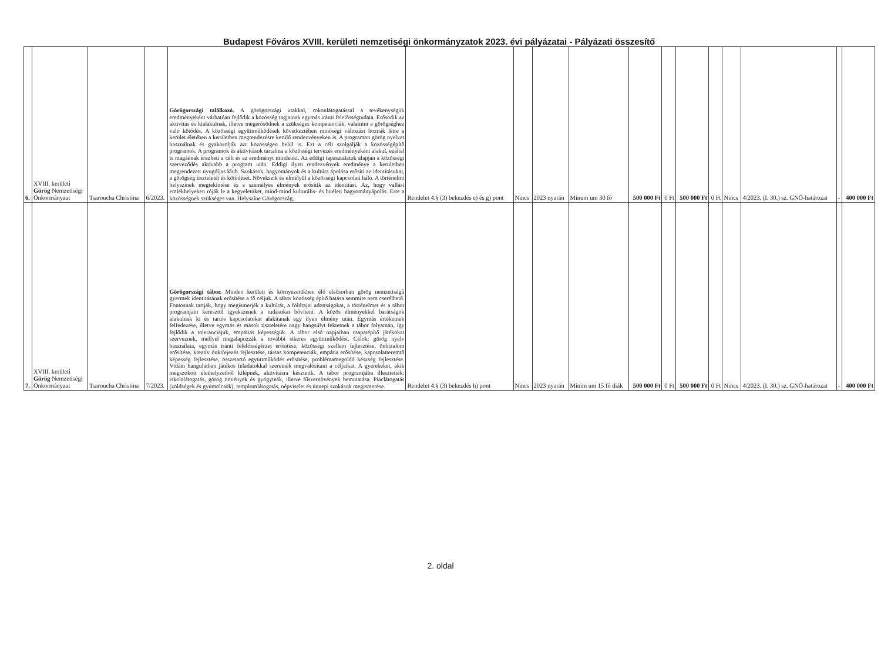Budapest Főváros XVIII. kerületi nemzetiségi önkormányzatok 2023. évi pályázatai - Pályázati összesítő
| 6. | XVIII. kerületi Görög Nemzetiségi Önkormányzat | Tsaroucha Christina | 6/2023. | Görögországi találkozó. A görögországi utakkal, rokonlátogatással a tevékenységük eredményeként várhatóan fejlődik a közösség tagjainak egymás iránti felelősségtudata. Erősödik az aktivitás és kialakulnak, illetve megerősödnek a szükséges kompetenciák, valamint a görögséghez való kötődés. A közösségi együttműködések következtében minőségi változást hoznak létre a kerület életében a kerületben megrendezésre kerülő rendezvényeken is. A programon görög nyelvet használnak és gyakorolják azt közösségen belül is. Ezt a célt szolgálják a közösségépítő programok. A programok és aktivitások tartalma a közösségi tervezés eredményeként alakul, ezáltal is magáénak érezheti a célt és az eredményt mindenki. Az eddigi tapasztalatok alapján a közösségi szerveződés aktívabb a program után. Eddigi ilyen rendezvények eredménye a kerületben megrendezett nyugdíjas klub. Szokások, hagyományok és a kultúra ápolása erősíti az identitásukat, a görögség tiszteletét és kötődését. Növekszik és elmélyül a közösségi kapcsolati háló. A történelmi helyszínek megtekintése és a személyes élmények erősítik az identitást. Az, hogy vallási emlékhelyeken róják le a kegyeletüket, mind-mind kulturális- és hitéleti hagyományápolás. Erre a közösségnek szükséges van. Helyszíne Görögország. | Rendelet 4.§ (3) bekezdés e) és g) pont | Nincs | 2023 nyarán | Minum um 30 fő | 500 000 Ft | 0 Ft | 500 000 Ft | 0 Ft | Nincs | 4/2023. (I. 30.) sz. GNÖ-határozat | - | 400 000 Ft |
| 7. | XVIII. kerületi Görög Nemzetiségi Önkormányzat | Tsaroucha Christina | 7/2023. | Görögországi tábor. Minden kerületi és környezetükben élő elsősorban görög nemzetiségű gyermek identitásának erősítése a fő céljuk. A tábor közösség építő hatása semmire nem cserélhető. Fontosnak tartják, hogy megismerjék a kultúrát, a földrajzi adottságokat, a történelmet és a tábor programjain keresztül igyekszenek a tudásukat bővíteni. A közös élményekkel barátságok alakulnak ki és tartós kapcsolatokat alakítanak egy ilyen élmény után. Egymás értékeinek felfedezése, illetve egymás és mások tiszteletére nagy hangsúlyt fektetnek a tábor folyamán, így fejlődik a toleranciájuk, empátiás képességük. A tábor első napjaiban csapatépítő játékokat szerveznek, mellyel megalapozzák a további sikeres együttműködést. Célok: görög nyelv használata, egymás iránti felelősségérzet erősítése, közösségi szellem fejlesztése, önbizalom erősítése, kreatív önkifejezés fejlesztése, társas kompetenciák, empátia erősítése, kapcsolatteremtő képesség fejlesztése, összetartó együttműködés erősítése, problémamegoldó készség fejlesztése. Vidám hangulatban játékos feladatokkal szeretnék megvalósítani a céljaikat. A gyerekeket, akik megszokott élethelyzetből kilépnek, aktivitásra késztetik. A tábor programjába illesztették: iskolalátogatás, görög növények és gyógyteák, illetve fűszernövények bemutatása. Piaclátogatás (zöldségek és gyümölcsök), templomlátogatás, népviselet és ünnepi szokások megismerése. | Rendelet 4.§ (3) bekezdés h) pont | Nincs | 2023 nyarán | Minim um 15 fő diák | 500 000 Ft | 0 Ft | 500 000 Ft | 0 Ft | Nincs | 4/2023. (I. 30.) sz. GNÖ-határozat | - | 400 000 Ft |
2. oldal